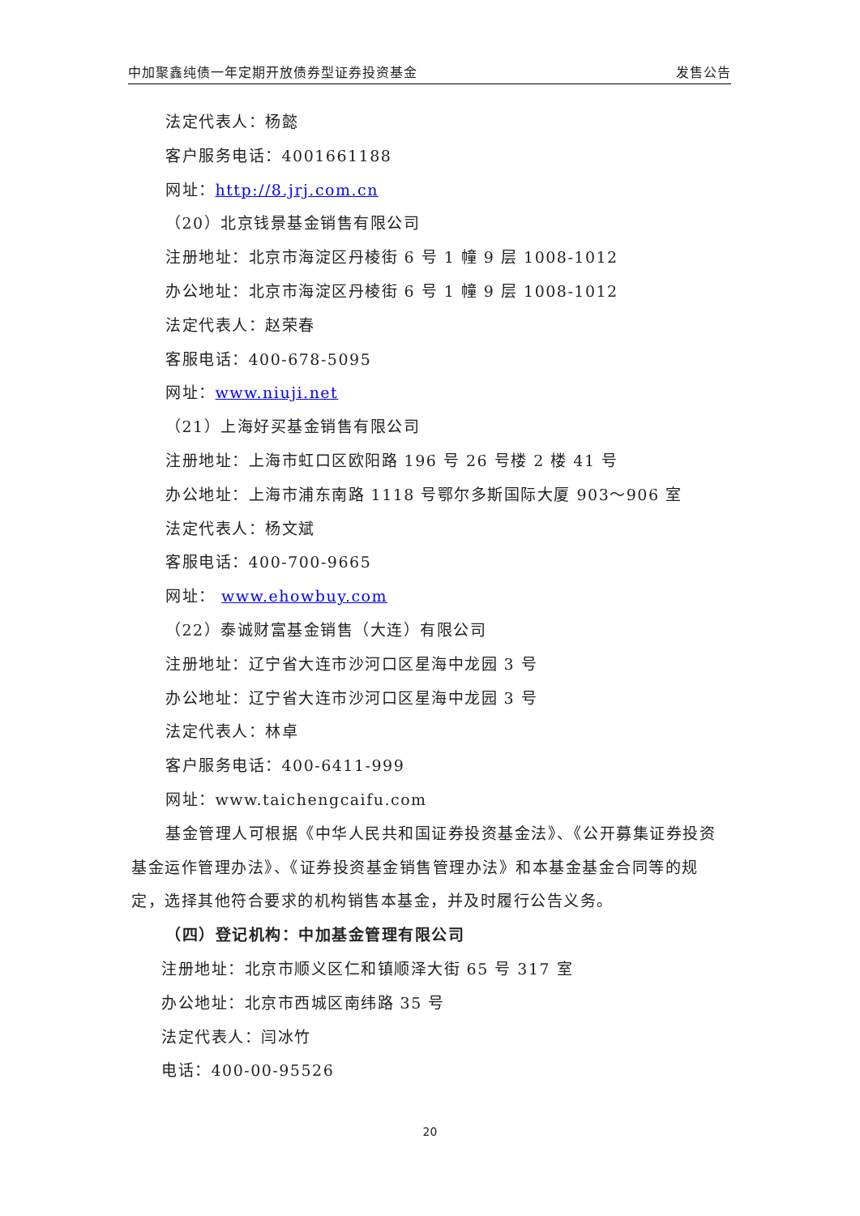中加聚鑫纯债一年定期开放债券型证券投资基金 发售公告
法定代表人：杨懿
客户服务电话：4001661188
网址：http://8.jrj.com.cn
（20）北京钱景基金销售有限公司
注册地址：北京市海淀区丹棱街 6 号 1 幢 9 层 1008-1012
办公地址：北京市海淀区丹棱街 6 号 1 幢 9 层 1008-1012
法定代表人：赵荣春
客服电话：400-678-5095
网址：www.niuji.net
（21）上海好买基金销售有限公司
注册地址：上海市虹口区欧阳路 196 号 26 号楼 2 楼 41 号
办公地址：上海市浦东南路 1118 号鄂尔多斯国际大厦 903～906 室
法定代表人：杨文斌
客服电话：400-700-9665
网址： www.ehowbuy.com
（22）泰诚财富基金销售（大连）有限公司
注册地址：辽宁省大连市沙河口区星海中龙园 3 号
办公地址：辽宁省大连市沙河口区星海中龙园 3 号
法定代表人：林卓
客户服务电话：400-6411-999
网址：www.taichengcaifu.com
基金管理人可根据《中华人民共和国证券投资基金法》、《公开募集证券投资基金运作管理办法》、《证券投资基金销售管理办法》和本基金基金合同等的规定，选择其他符合要求的机构销售本基金，并及时履行公告义务。
（四）登记机构：中加基金管理有限公司
注册地址：北京市顺义区仁和镇顺泽大街 65 号 317 室
办公地址：北京市西城区南纬路 35 号
法定代表人：闫冰竹
电话：400-00-95526
20